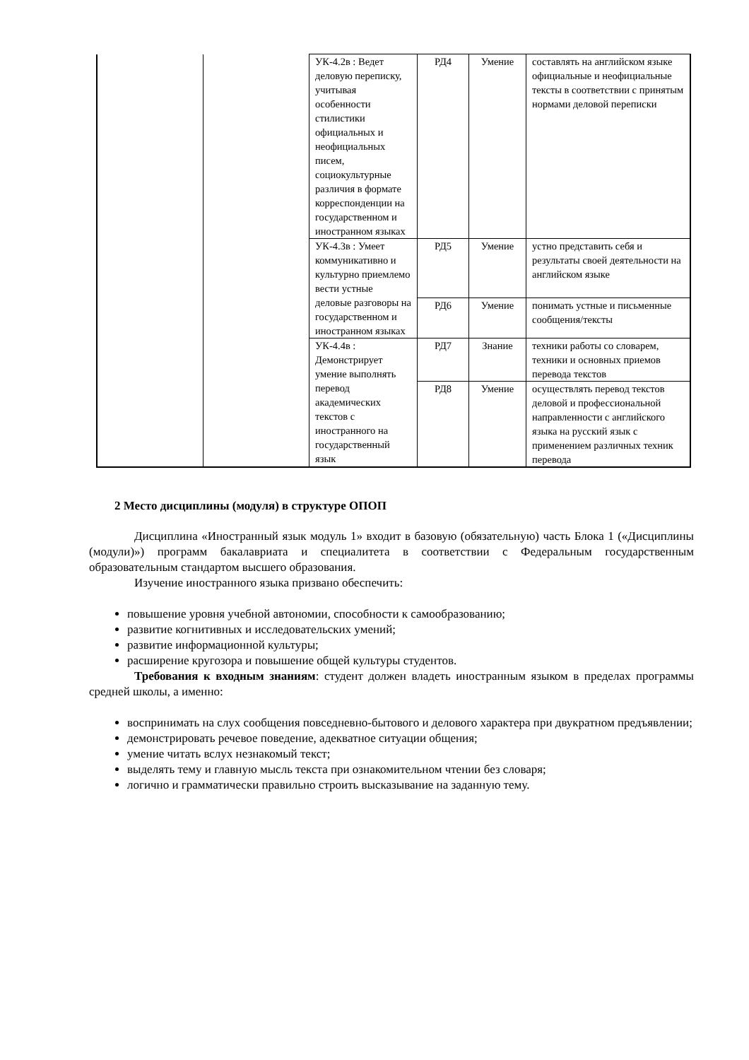| | | УК-4.2в : Ведет деловую переписку, учитывая особенности стилистики официальных и неофициальных писем, социокультурные различия в формате корреспонденции на государственном и иностранном языках | РД4 | Умение | составлять на английском языке официальные и неофициальные тексты в соответствии с принятым нормами деловой переписки |
| | | УК-4.3в : Умеет коммуникативно и культурно приемлемо вести устные деловые разговоры на государственном и иностранном языках | РД5 | Умение | устно представить себя и результаты своей деятельности на английском языке |
| | | | РД6 | Умение | понимать устные и письменные сообщения/тексты |
| | | УК-4.4в : Демонстрирует умение выполнять перевод академических текстов с иностранного на государственный язык | РД7 | Знание | техники работы со словарем, техники и основных приемов перевода текстов |
| | | | РД8 | Умение | осуществлять перевод текстов деловой и профессиональной направленности с английского языка на русский язык с применением различных техник перевода |
2 Место дисциплины (модуля) в структуре ОПОП
Дисциплина «Иностранный язык модуль 1» входит в базовую (обязательную) часть Блока 1 («Дисциплины (модули)») программ бакалавриата и специалитета в соответствии с Федеральным государственным образовательным стандартом высшего образования.
Изучение иностранного языка призвано обеспечить:
повышение уровня учебной автономии, способности к самообразованию;
развитие когнитивных и исследовательских умений;
развитие информационной культуры;
расширение кругозора и повышение общей культуры студентов.
Требования к входным знаниям: студент должен владеть иностранным языком в пределах программы средней школы, а именно:
воспринимать на слух сообщения повседневно-бытового и делового характера при двукратном предъявлении;
демонстрировать речевое поведение, адекватное ситуации общения;
умение читать вслух незнакомый текст;
выделять тему и главную мысль текста при ознакомительном чтении без словаря;
логично и грамматически правильно строить высказывание на заданную тему.